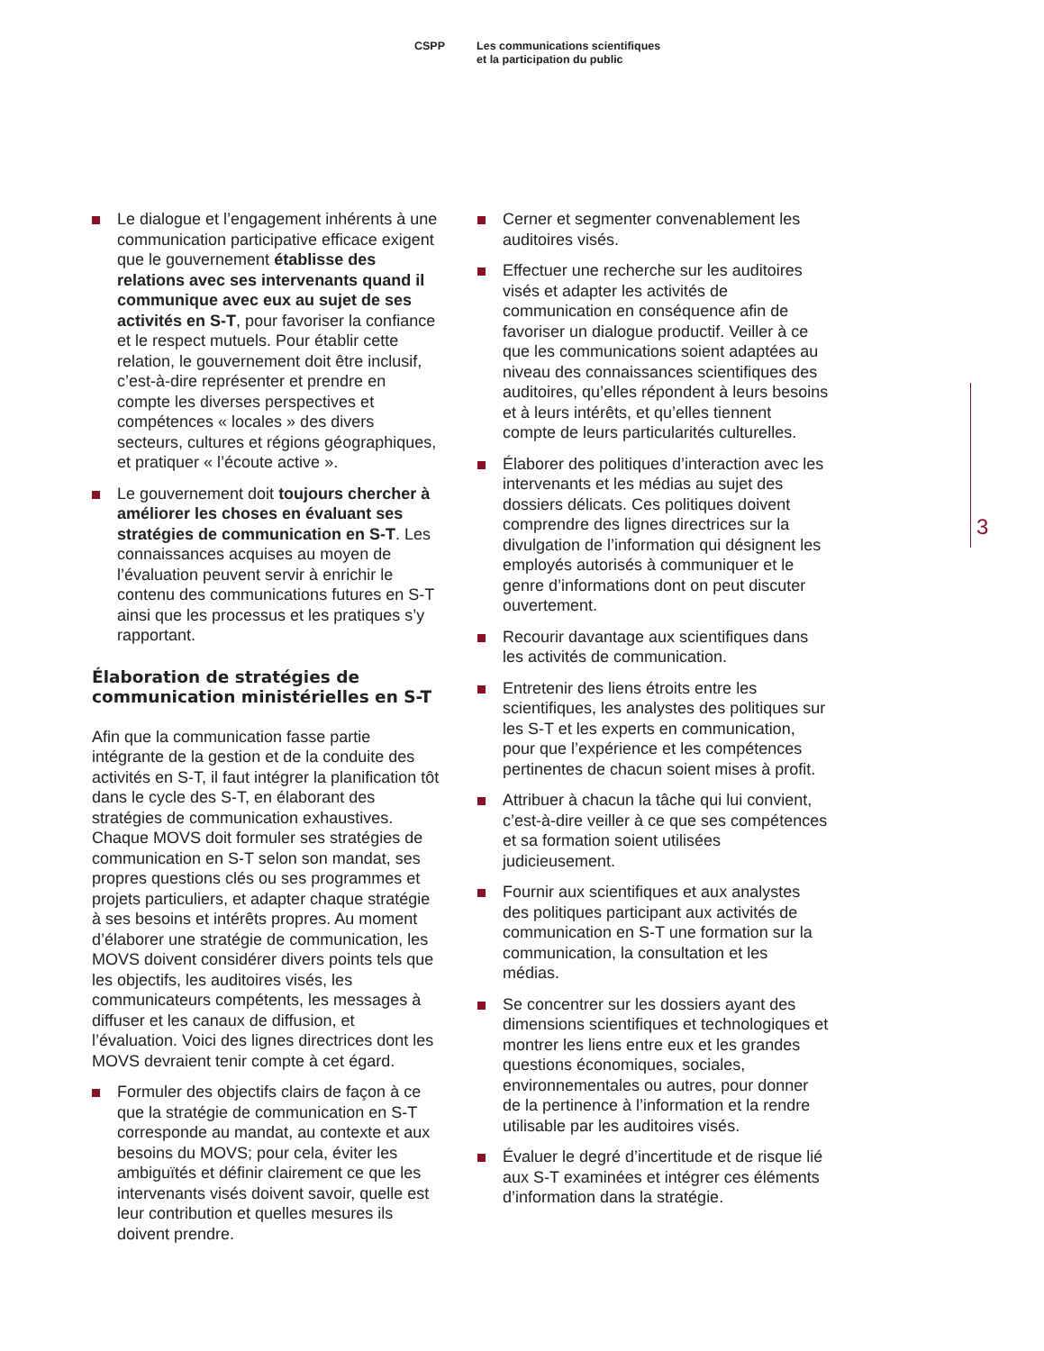CSPP Les communications scientifiques
et la participation du public
Le dialogue et l’engagement inhérents à une communication participative efficace exigent que le gouvernement établisse des relations avec ses intervenants quand il communique avec eux au sujet de ses activités en S-T, pour favoriser la confiance et le respect mutuels. Pour établir cette relation, le gouvernement doit être inclusif, c’est-à-dire représenter et prendre en compte les diverses perspectives et compétences « locales » des divers secteurs, cultures et régions géographiques, et pratiquer « l’écoute active ».
Le gouvernement doit toujours chercher à améliorer les choses en évaluant ses stratégies de communication en S-T. Les connaissances acquises au moyen de l’évaluation peuvent servir à enrichir le contenu des communications futures en S-T ainsi que les processus et les pratiques s’y rapportant.
Élaboration de stratégies de communication ministérielles en S-T
Afin que la communication fasse partie intégrante de la gestion et de la conduite des activités en S-T, il faut intégrer la planification tôt dans le cycle des S-T, en élaborant des stratégies de communication exhaustives. Chaque MOVS doit formuler ses stratégies de communication en S-T selon son mandat, ses propres questions clés ou ses programmes et projets particuliers, et adapter chaque stratégie à ses besoins et intérêts propres. Au moment d’élaborer une stratégie de communication, les MOVS doivent considérer divers points tels que les objectifs, les auditoires visés, les communicateurs compétents, les messages à diffuser et les canaux de diffusion, et l’évaluation. Voici des lignes directrices dont les MOVS devraient tenir compte à cet égard.
Formuler des objectifs clairs de façon à ce que la stratégie de communication en S-T corresponde au mandat, au contexte et aux besoins du MOVS; pour cela, éviter les ambiguïtés et définir clairement ce que les intervenants visés doivent savoir, quelle est leur contribution et quelles mesures ils doivent prendre.
Cerner et segmenter convenablement les auditoires visés.
Effectuer une recherche sur les auditoires visés et adapter les activités de communication en conséquence afin de favoriser un dialogue productif. Veiller à ce que les communications soient adaptées au niveau des connaissances scientifiques des auditoires, qu’elles répondent à leurs besoins et à leurs intérêts, et qu’elles tiennent compte de leurs particularités culturelles.
Élaborer des politiques d’interaction avec les intervenants et les médias au sujet des dossiers délicats. Ces politiques doivent comprendre des lignes directrices sur la divulgation de l’information qui désignent les employés autorisés à communiquer et le genre d’informations dont on peut discuter ouvertement.
Recourir davantage aux scientifiques dans les activités de communication.
Entretenir des liens étroits entre les scientifiques, les analystes des politiques sur les S-T et les experts en communication, pour que l’expérience et les compétences pertinentes de chacun soient mises à profit.
Attribuer à chacun la tâche qui lui convient, c’est-à-dire veiller à ce que ses compétences et sa formation soient utilisées judicieusement.
Fournir aux scientifiques et aux analystes des politiques participant aux activités de communication en S-T une formation sur la communication, la consultation et les médias.
Se concentrer sur les dossiers ayant des dimensions scientifiques et technologiques et montrer les liens entre eux et les grandes questions économiques, sociales, environnementales ou autres, pour donner de la pertinence à l’information et la rendre utilisable par les auditoires visés.
Évaluer le degré d’incertitude et de risque lié aux S-T examinées et intégrer ces éléments d’information dans la stratégie.
3